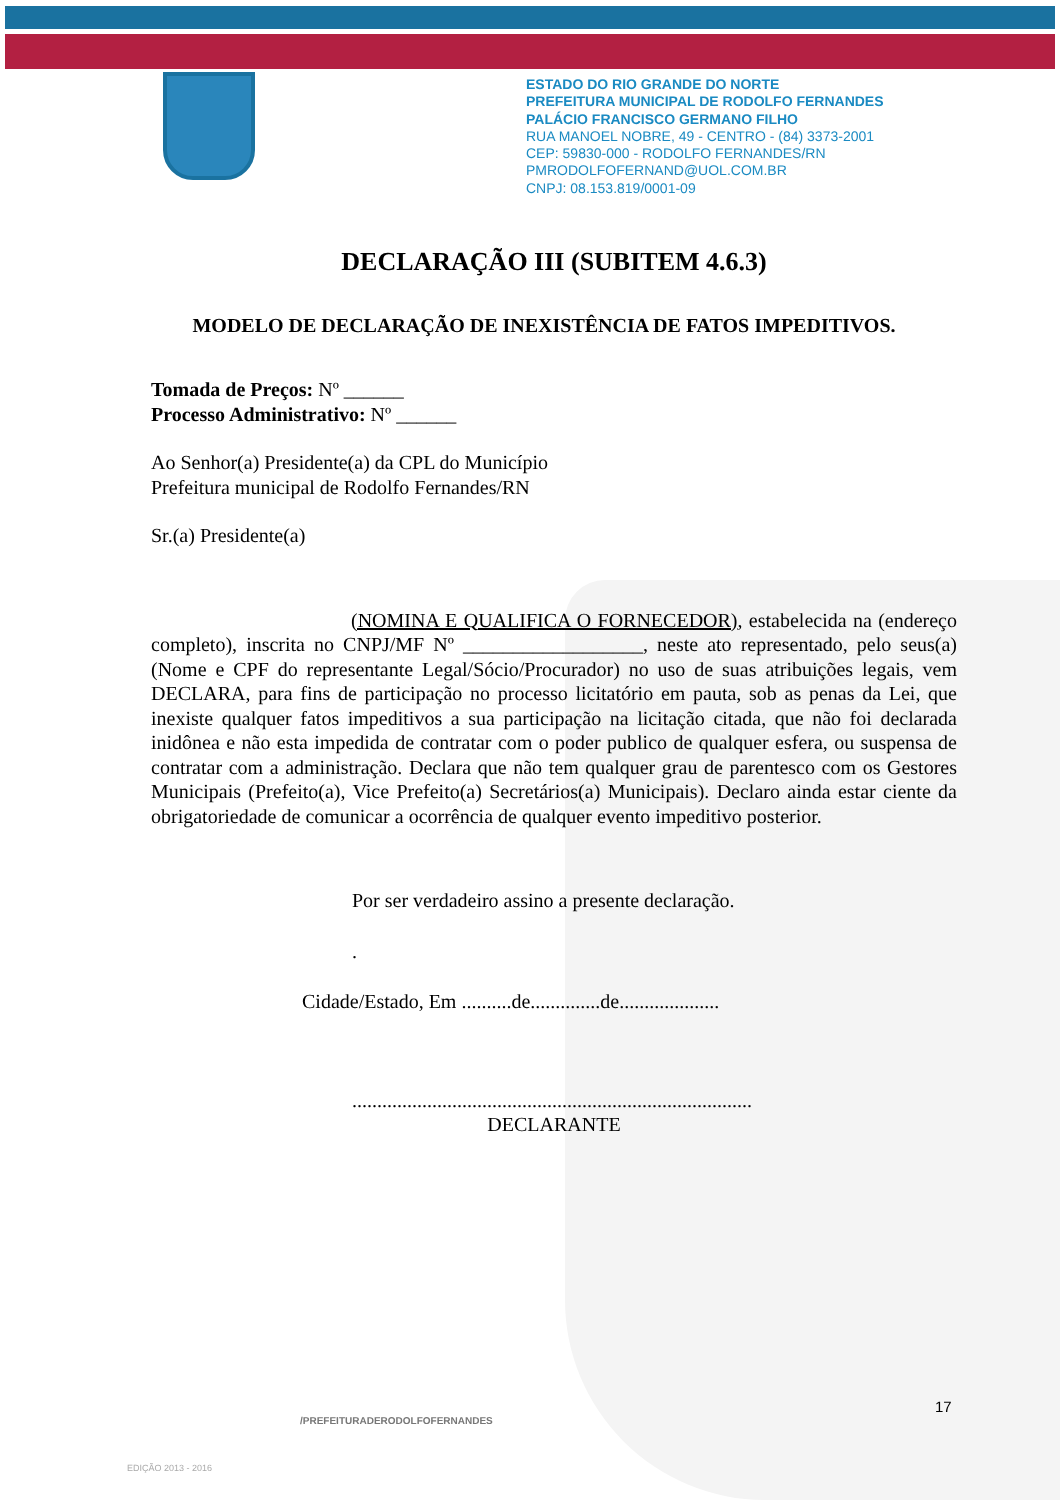ESTADO DO RIO GRANDE DO NORTE
PREFEITURA MUNICIPAL DE RODOLFO FERNANDES
PALÁCIO FRANCISCO GERMANO FILHO
RUA MANOEL NOBRE, 49 - CENTRO - (84) 3373-2001
CEP: 59830-000 - RODOLFO FERNANDES/RN
PMRODOLFOFERNAND@UOL.COM.BR
CNPJ: 08.153.819/0001-09
DECLARAÇÃO III (SUBITEM 4.6.3)
MODELO DE DECLARAÇÃO DE INEXISTÊNCIA DE FATOS IMPEDITIVOS.
Tomada de Preços: Nº ______
Processo Administrativo: Nº ______
Ao Senhor(a) Presidente(a) da CPL do Município
Prefeitura municipal de Rodolfo Fernandes/RN
Sr.(a) Presidente(a)
(NOMINA E QUALIFICA O FORNECEDOR), estabelecida na (endereço completo), inscrita no CNPJ/MF Nº __________________, neste ato representado, pelo seus(a) (Nome e CPF do representante Legal/Sócio/Procurador) no uso de suas atribuições legais, vem DECLARA, para fins de participação no processo licitatório em pauta, sob as penas da Lei, que inexiste qualquer fatos impeditivos a sua participação na licitação citada, que não foi declarada inidônea e não esta impedida de contratar com o poder publico de qualquer esfera, ou suspensa de contratar com a administração. Declara que não tem qualquer grau de parentesco com os Gestores Municipais (Prefeito(a), Vice Prefeito(a) Secretários(a) Municipais). Declaro ainda estar ciente da obrigatoriedade de comunicar a ocorrência de qualquer evento impeditivo posterior.
Por ser verdadeiro assino a presente declaração.
.
Cidade/Estado, Em ..........de..............de....................
................................................................................
DECLARANTE
17
/PREFEITURADERODOLFOFERNANDES
EDIÇÃO 2013 - 2016